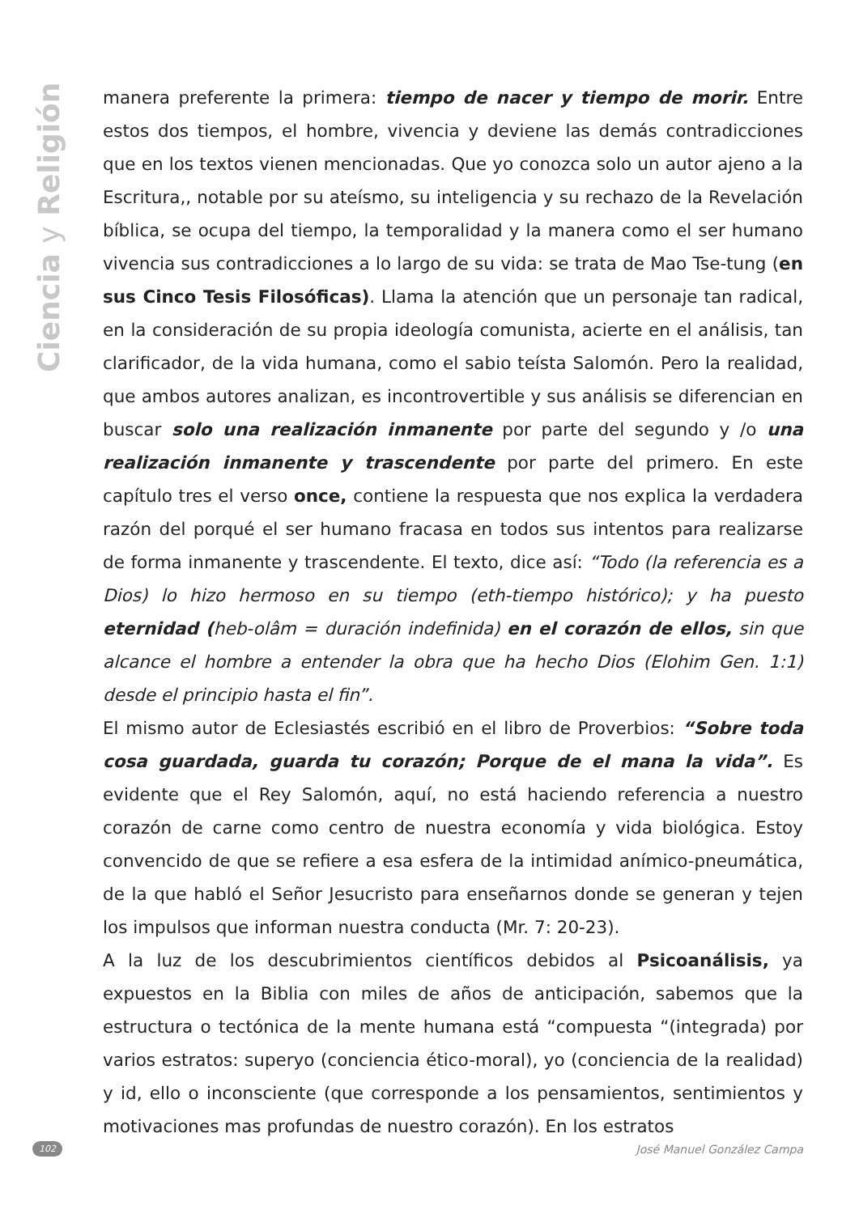Ciencia y Religión
manera preferente la primera: tiempo de nacer y tiempo de morir. Entre estos dos tiempos, el hombre, vivencia y deviene las demás contradicciones que en los textos vienen mencionadas. Que yo conozca solo un autor ajeno a la Escritura,, notable por su ateísmo, su inteligencia y su rechazo de la Revelación bíblica, se ocupa del tiempo, la temporalidad y la manera como el ser humano vivencia sus contradicciones a lo largo de su vida: se trata de Mao Tse-tung (en sus Cinco Tesis Filosóficas). Llama la atención que un personaje tan radical, en la consideración de su propia ideología comunista, acierte en el análisis, tan clarificador, de la vida humana, como el sabio teísta Salomón. Pero la realidad, que ambos autores analizan, es incontrovertible y sus análisis se diferencian en buscar solo una realización inmanente por parte del segundo y /o una realización inmanente y trascendente por parte del primero. En este capítulo tres el verso once, contiene la respuesta que nos explica la verdadera razón del porqué el ser humano fracasa en todos sus intentos para realizarse de forma inmanente y trascendente. El texto, dice así: “Todo (la referencia es a Dios) lo hizo hermoso en su tiempo (eth-tiempo histórico); y ha puesto eternidad (heb-olâm = duración indefinida) en el corazón de ellos, sin que alcance el hombre a entender la obra que ha hecho Dios (Elohim Gen. 1:1) desde el principio hasta el fin”.
El mismo autor de Eclesiastés escribió en el libro de Proverbios: “Sobre toda cosa guardada, guarda tu corazón; Porque de el mana la vida”. Es evidente que el Rey Salomón, aquí, no está haciendo referencia a nuestro corazón de carne como centro de nuestra economía y vida biológica. Estoy convencido de que se refiere a esa esfera de la intimidad anímico-pneumática, de la que habló el Señor Jesucristo para enseñarnos donde se generan y tejen los impulsos que informan nuestra conducta (Mr. 7: 20-23).
A la luz de los descubrimientos científicos debidos al Psicoanálisis, ya expuestos en la Biblia con miles de años de anticipación, sabemos que la estructura o tectónica de la mente humana está “compuesta “(integrada) por varios estratos: superyo (conciencia ético-moral), yo (conciencia de la realidad) y id, ello o inconsciente (que corresponde a los pensamientos, sentimientos y motivaciones mas profundas de nuestro corazón). En los estratos
102 José Manuel González Campa